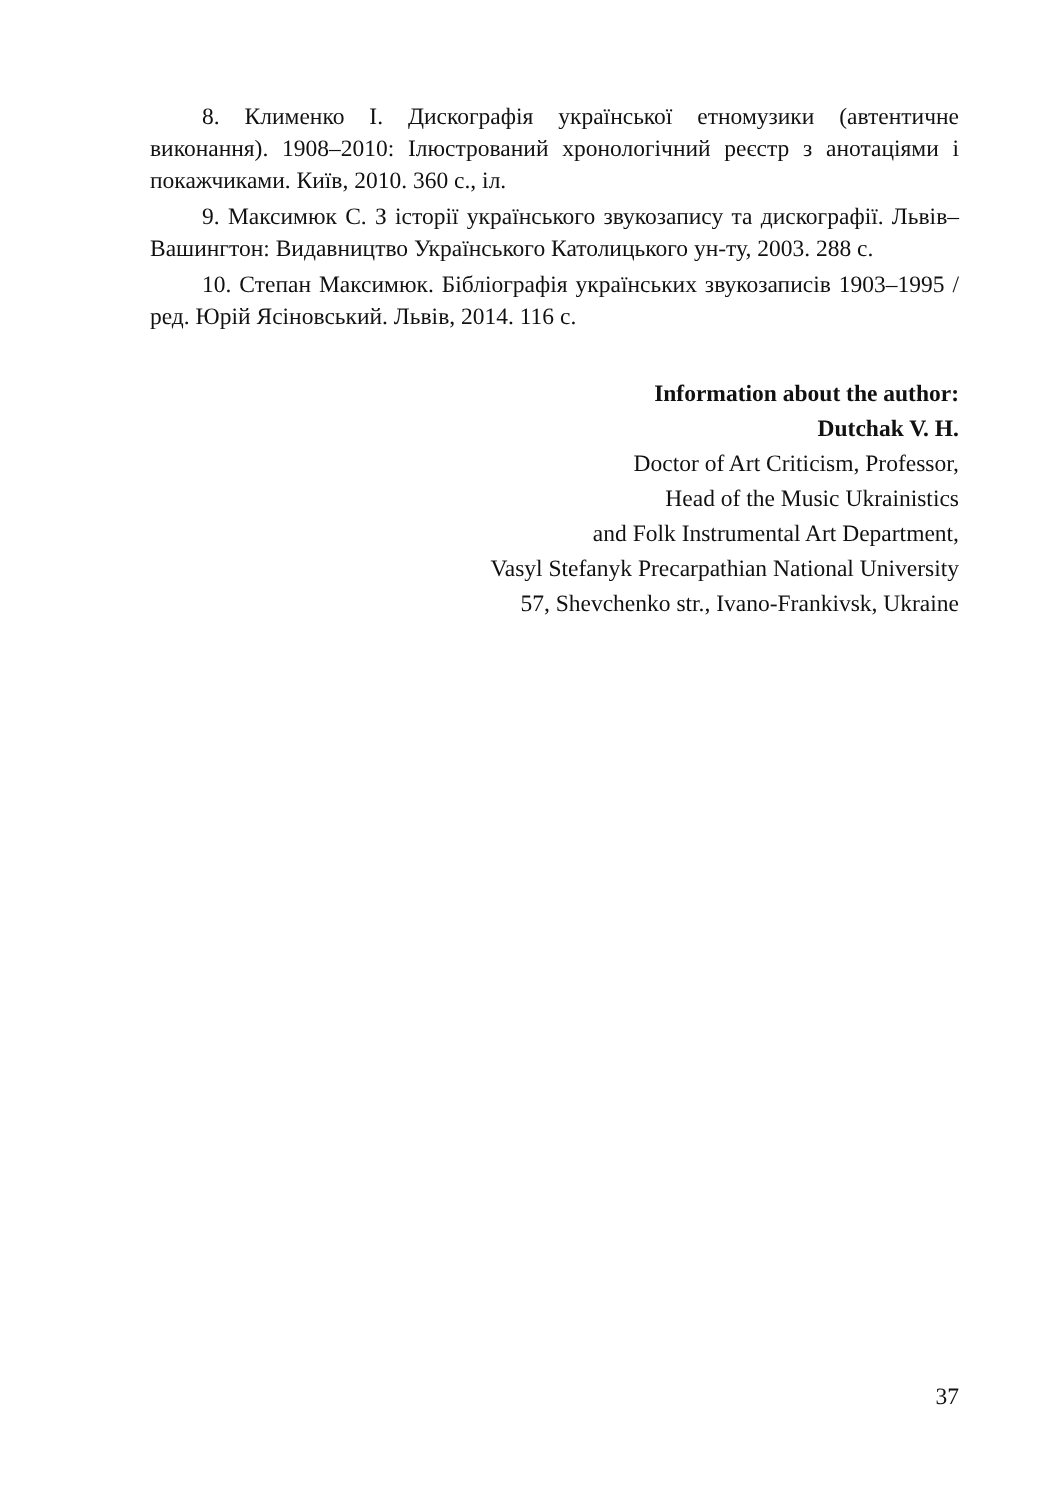8. Клименко І. Дискографія української етномузики (автентичне виконання). 1908–2010: Ілюстрований хронологічний реєстр з анотаціями і покажчиками. Київ, 2010. 360 с., іл.
9. Максимюк С. З історії українського звукозапису та дискографії. Львів–Вашингтон: Видавництво Українського Католицького ун-ту, 2003. 288 с.
10. Степан Максимюк. Бібліографія українських звукозаписів 1903–1995 / ред. Юрій Ясіновський. Львів, 2014. 116 с.
Information about the author:
Dutchak V. H.
Doctor of Art Criticism, Professor,
Head of the Music Ukrainistics
and Folk Instrumental Art Department,
Vasyl Stefanyk Precarpathian National University
57, Shevchenko str., Ivano-Frankivsk, Ukraine
37